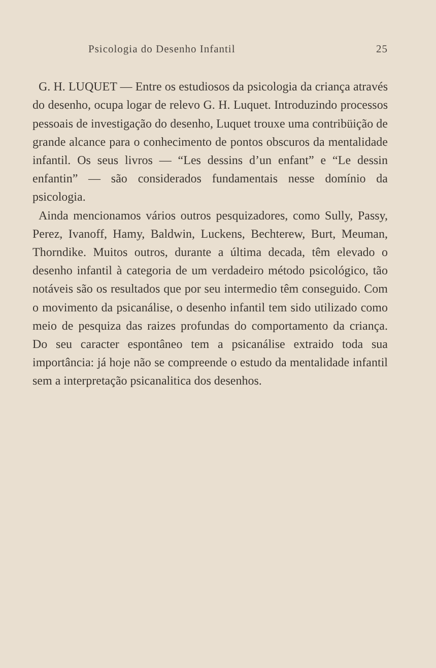Psicologia do Desenho Infantil 25
G. H. LUQUET — Entre os estudiosos da psicologia da criança através do desenho, ocupa logar de relevo G. H. Luquet. Introduzindo processos pessoais de investigação do desenho, Luquet trouxe uma contribüição de grande alcance para o conhecimento de pontos obscuros da mentalidade infantil. Os seus livros — “Les dessins d’un enfant” e “Le dessin enfantin” — são considerados fundamentais nesse domínio da psicologia.
Ainda mencionamos vários outros pesquizadores, como Sully, Passy, Perez, Ivanoff, Hamy, Baldwin, Luckens, Bechterew, Burt, Meuman, Thorndike. Muitos outros, durante a última decada, têm elevado o desenho infantil à categoria de um verdadeiro método psicológico, tão notáveis são os resultados que por seu intermedio têm conseguido. Com o movimento da psicanálise, o desenho infantil tem sido utilizado como meio de pesquiza das raizes profundas do comportamento da criança. Do seu caracter espontâneo tem a psicanálise extraido toda sua importância: já hoje não se compreende o estudo da mentalidade infantil sem a interpretação psicanalitica dos desenhos.